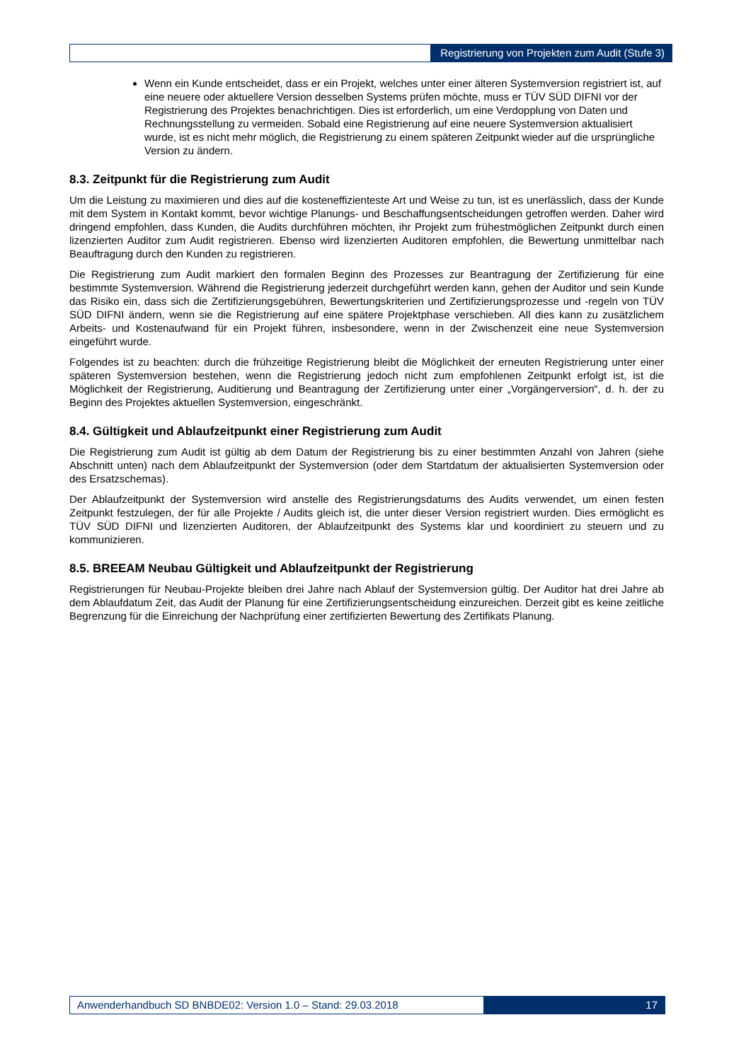Registrierung von Projekten zum Audit (Stufe 3)
Wenn ein Kunde entscheidet, dass er ein Projekt, welches unter einer älteren Systemversion registriert ist, auf eine neuere oder aktuellere Version desselben Systems prüfen möchte, muss er TÜV SÜD DIFNI vor der Registrierung des Projektes benachrichtigen. Dies ist erforderlich, um eine Verdopplung von Daten und Rechnungsstellung zu vermeiden. Sobald eine Registrierung auf eine neuere Systemversion aktualisiert wurde, ist es nicht mehr möglich, die Registrierung zu einem späteren Zeitpunkt wieder auf die ursprüngliche Version zu ändern.
8.3. Zeitpunkt für die Registrierung zum Audit
Um die Leistung zu maximieren und dies auf die kosteneffizienteste Art und Weise zu tun, ist es unerlässlich, dass der Kunde mit dem System in Kontakt kommt, bevor wichtige Planungs- und Beschaffungsentscheidungen getroffen werden. Daher wird dringend empfohlen, dass Kunden, die Audits durchführen möchten, ihr Projekt zum frühestmöglichen Zeitpunkt durch einen lizenzierten Auditor zum Audit registrieren. Ebenso wird lizenzierten Auditoren empfohlen, die Bewertung unmittelbar nach Beauftragung durch den Kunden zu registrieren.
Die Registrierung zum Audit markiert den formalen Beginn des Prozesses zur Beantragung der Zertifizierung für eine bestimmte Systemversion. Während die Registrierung jederzeit durchgeführt werden kann, gehen der Auditor und sein Kunde das Risiko ein, dass sich die Zertifizierungsgebühren, Bewertungskriterien und Zertifizierungsprozesse und -regeln von TÜV SÜD DIFNI ändern, wenn sie die Registrierung auf eine spätere Projektphase verschieben. All dies kann zu zusätzlichem Arbeits- und Kostenaufwand für ein Projekt führen, insbesondere, wenn in der Zwischenzeit eine neue Systemversion eingeführt wurde.
Folgendes ist zu beachten: durch die frühzeitige Registrierung bleibt die Möglichkeit der erneuten Registrierung unter einer späteren Systemversion bestehen, wenn die Registrierung jedoch nicht zum empfohlenen Zeitpunkt erfolgt ist, ist die Möglichkeit der Registrierung, Auditierung und Beantragung der Zertifizierung unter einer „Vorgängerversion“, d. h. der zu Beginn des Projektes aktuellen Systemversion, eingeschränkt.
8.4. Gültigkeit und Ablaufzeitpunkt einer Registrierung zum Audit
Die Registrierung zum Audit ist gültig ab dem Datum der Registrierung bis zu einer bestimmten Anzahl von Jahren (siehe Abschnitt unten) nach dem Ablaufzeitpunkt der Systemversion (oder dem Startdatum der aktualisierten Systemversion oder des Ersatzschemas).
Der Ablaufzeitpunkt der Systemversion wird anstelle des Registrierungsdatums des Audits verwendet, um einen festen Zeitpunkt festzulegen, der für alle Projekte / Audits gleich ist, die unter dieser Version registriert wurden. Dies ermöglicht es TÜV SÜD DIFNI und lizenzierten Auditoren, der Ablaufzeitpunkt des Systems klar und koordiniert zu steuern und zu kommunizieren.
8.5. BREEAM Neubau Gültigkeit und Ablaufzeitpunkt der Registrierung
Registrierungen für Neubau-Projekte bleiben drei Jahre nach Ablauf der Systemversion gültig. Der Auditor hat drei Jahre ab dem Ablaufdatum Zeit, das Audit der Planung für eine Zertifizierungsentscheidung einzureichen. Derzeit gibt es keine zeitliche Begrenzung für die Einreichung der Nachprüfung einer zertifizierten Bewertung des Zertifikats Planung.
Anwenderhandbuch SD BNBDE02: Version 1.0 – Stand: 29.03.2018 17